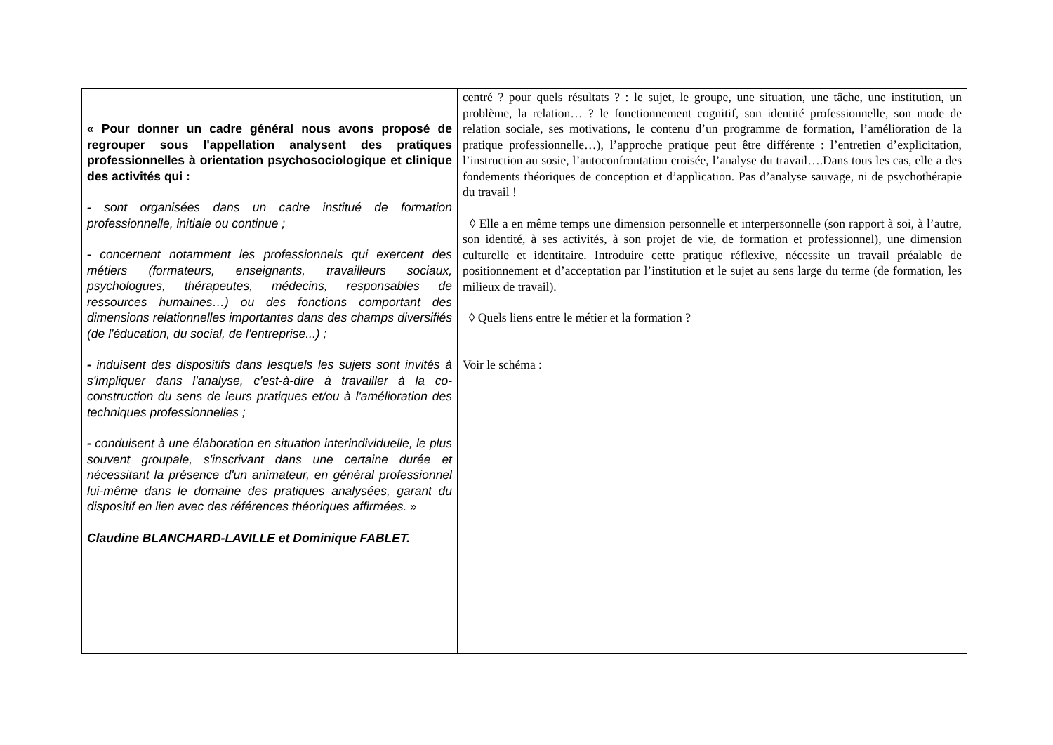| « Pour donner un cadre général nous avons proposé de regrouper sous l'appellation analysent des pratiques professionnelles à orientation psychosociologique et clinique des activités qui : - sont organisées dans un cadre institué de formation professionnelle, initiale ou continue ; - concernent notamment les professionnels qui exercent des métiers (formateurs, enseignants, travailleurs sociaux, psychologues, thérapeutes, médecins, responsables de ressources humaines…) ou des fonctions comportant des dimensions relationnelles importantes dans des champs diversifiés (de l'éducation, du social, de l'entreprise...) ; - induisent des dispositifs dans lesquels les sujets sont invités à s'impliquer dans l'analyse, c'est-à-dire à travailler à la co-construction du sens de leurs pratiques et/ou à l'amélioration des techniques professionnelles ; - conduisent à une élaboration en situation interindividuelle, le plus souvent groupale, s'inscrivant dans une certaine durée et nécessitant la présence d'un animateur, en général professionnel lui-même dans le domaine des pratiques analysées, garant du dispositif en lien avec des références théoriques affirmées. » Claudine BLANCHARD-LAVILLE et Dominique FABLET. | centré ? pour quels résultats ? : le sujet, le groupe, une situation, une tâche, une institution, un problème, la relation… ? le fonctionnement cognitif, son identité professionnelle, son mode de relation sociale, ses motivations, le contenu d’un programme de formation, l’amélioration de la pratique professionnelle…), l’approche pratique peut être différente : l’entretien d’explicitation, l’instruction au sosie, l’autoconfrontation croisée, l’analyse du travail….Dans tous les cas, elle a des fondements théoriques de conception et d’application. Pas d’analyse sauvage, ni de psychothérapie du travail ! ◊ Elle a en même temps une dimension personnelle et interpersonnelle (son rapport à soi, à l’autre, son identité, à ses activités, à son projet de vie, de formation et professionnel), une dimension culturelle et identitaire. Introduire cette pratique réflexive, nécessite un travail préalable de positionnement et d’acceptation par l’institution et le sujet au sens large du terme (de formation, les milieux de travail). ◊ Quels liens entre le métier et la formation ? Voir le schéma : |